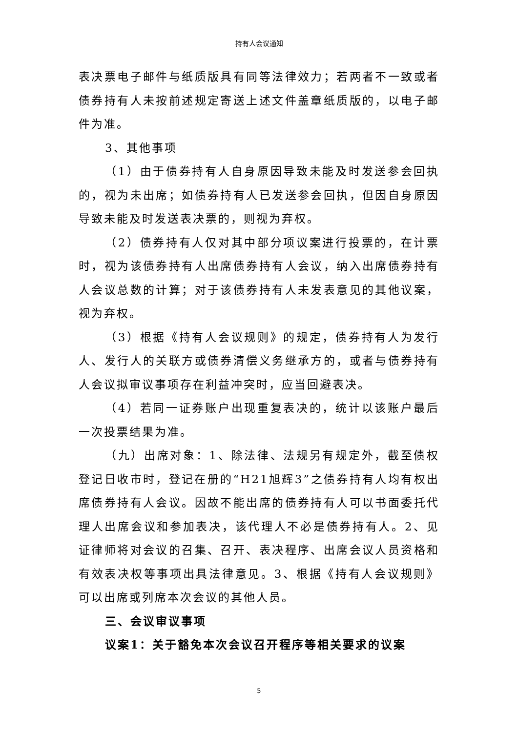持有人会议通知
表决票电子邮件与纸质版具有同等法律效力；若两者不一致或者债券持有人未按前述规定寄送上述文件盖章纸质版的，以电子邮件为准。
3、其他事项
（1）由于债券持有人自身原因导致未能及时发送参会回执的，视为未出席；如债券持有人已发送参会回执，但因自身原因导致未能及时发送表决票的，则视为弃权。
（2）债券持有人仅对其中部分项议案进行投票的，在计票时，视为该债券持有人出席债券持有人会议，纳入出席债券持有人会议总数的计算；对于该债券持有人未发表意见的其他议案，视为弃权。
（3）根据《持有人会议规则》的规定，债券持有人为发行人、发行人的关联方或债券清偿义务继承方的，或者与债券持有人会议拟审议事项存在利益冲突时，应当回避表决。
（4）若同一证券账户出现重复表决的，统计以该账户最后一次投票结果为准。
（九）出席对象：1、除法律、法规另有规定外，截至债权登记日收市时，登记在册的“H21旭辉3”之债券持有人均有权出席债券持有人会议。因故不能出席的债券持有人可以书面委托代理人出席会议和参加表决，该代理人不必是债券持有人。2、见证律师将对会议的召集、召开、表决程序、出席会议人员资格和有效表决权等事项出具法律意见。3、根据《持有人会议规则》可以出席或列席本次会议的其他人员。
三、会议审议事项
议案1：关于豁免本次会议召开程序等相关要求的议案
5